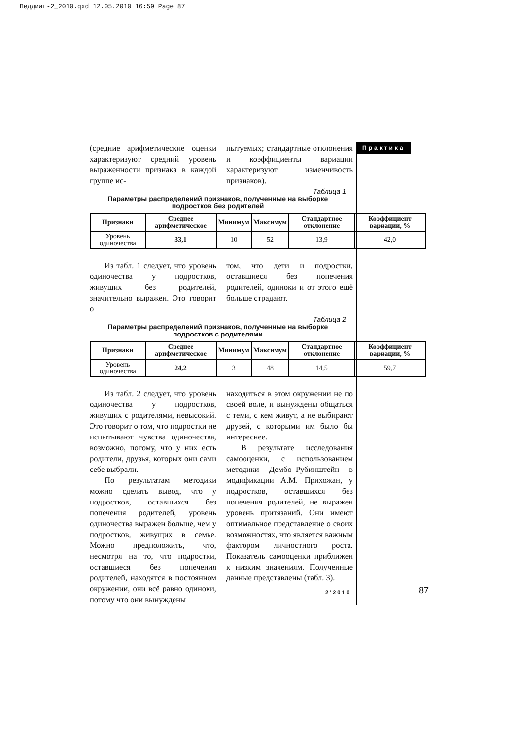Педдиаг-2_2010.qxd 12.05.2010 16:59 Page 87
Практика
(средние арифметические оценки характеризуют средний уровень выраженности признака в каждой группе ис-
пытуемых; стандартные отклонения и коэффициенты вариации характеризуют изменчивость признаков).
Таблица 1
Параметры распределений признаков, полученные на выборке подростков без родителей
| Признаки | Среднее арифметическое | Минимум | Максимум | Стандартное отклонение | Коэффициент вариации, % |
| --- | --- | --- | --- | --- | --- |
| Уровень одиночества | 33,1 | 10 | 52 | 13,9 | 42,0 |
Из табл. 1 следует, что уровень одиночества у подростков, живущих без родителей, значительно выражен. Это говорит о
том, что дети и подростки, оставшиеся без попечения родителей, одиноки и от этого ещё больше страдают.
Таблица 2
Параметры распределений признаков, полученные на выборке подростков с родителями
| Признаки | Среднее арифметическое | Минимум | Максимум | Стандартное отклонение | Коэффициент вариации, % |
| --- | --- | --- | --- | --- | --- |
| Уровень одиночества | 24,2 | 3 | 48 | 14,5 | 59,7 |
Из табл. 2 следует, что уровень одиночества у подростков, живущих с родителями, невысокий. Это говорит о том, что подростки не испытывают чувства одиночества, возможно, потому, что у них есть родители, друзья, которых они сами себе выбрали.
По результатам методики можно сделать вывод, что у подростков, оставшихся без попечения родителей, уровень одиночества выражен больше, чем у подростков, живущих в семье. Можно предположить, что, несмотря на то, что подростки, оставшиеся без попечения родителей, находятся в постоянном окружении, они всё равно одиноки, потому что они вынуждены
находиться в этом окружении не по своей воле, и вынуждены общаться с теми, с кем живут, а не выбирают друзей, с которыми им было бы интереснее.
В результате исследования самооценки, с использованием методики Дембо–Рубинштейн в модификации А.М. Прихожан, у подростков, оставшихся без попечения родителей, не выражен уровень притязаний. Они имеют оптимальное представление о своих возможностях, что является важным фактором личностного роста. Показатель самооценки приближен к низким значениям. Полученные данные представлены (табл. 3).
2’2010 87